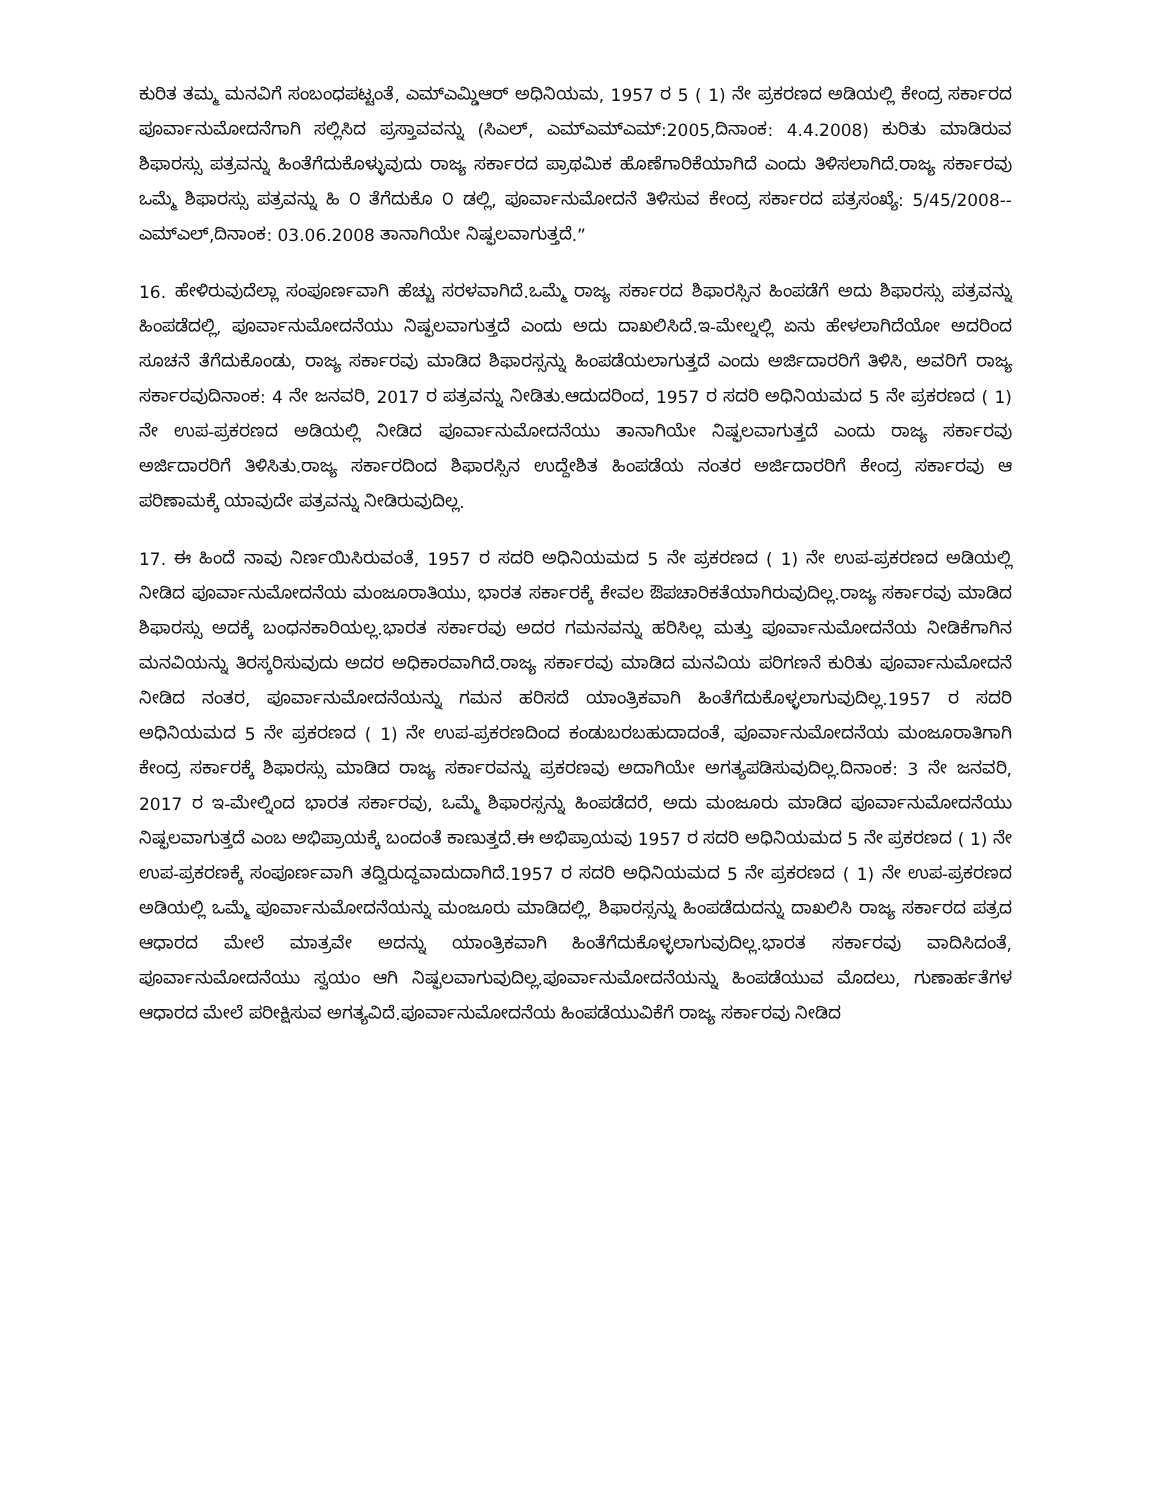ಕುರಿತ ತಮ್ಮ ಮನವಿಗೆ ಸಂಬಂಧಪಟ್ಟಂತೆ, ಎಮ್ಎಮ್ಡಿಆರ್ ಅಧಿನಿಯಮ, 1957 ರ 5 ( 1) ನೇ ಪ್ರಕರಣದ ಅಡಿಯಲ್ಲಿ ಕೇಂದ್ರ ಸರ್ಕಾರದ ಪೂರ್ವಾನುಮೋದನೆಗಾಗಿ ಸಲ್ಲಿಸಿದ ಪ್ರಸ್ತಾವವನ್ನು (ಸಿಎಲ್, ಎಮ್ಎಮ್ಎಮ್:2005,ದಿನಾಂಕ: 4.4.2008) ಕುರಿತು ಮಾಡಿರುವ ಶಿಫಾರಸ್ಸು ಪತ್ರವನ್ನು ಹಿಂತೆಗೆದುಕೊಳ್ಳುವುದು ರಾಜ್ಯ ಸರ್ಕಾರದ ಪ್ರಾಥಮಿಕ ಹೊಣೆಗಾರಿಕೆಯಾಗಿದೆ ಎಂದು ತಿಳಿಸಲಾಗಿದೆ.ರಾಜ್ಯ ಸರ್ಕಾರವು ಒಮ್ಮೆ ಶಿಫಾರಸ್ಸು ಪತ್ರವನ್ನು ಹಿ ೦ ತೆಗೆದುಕೊ ೦ ಡಲ್ಲಿ, ಪೂರ್ವಾನುಮೋದನೆ ತಿಳಿಸುವ ಕೇಂದ್ರ ಸರ್ಕಾರದ ಪತ್ರಸಂಖ್ಯೆ: 5/45/2008--ಎಮ್ಎಲ್,ದಿನಾಂಕ: 03.06.2008 ತಾನಾಗಿಯೇ ನಿಷ್ಫಲವಾಗುತ್ತದೆ.”
16. ಹೇಳಿರುವುದೆಲ್ಲಾ ಸಂಪೂರ್ಣವಾಗಿ ಹೆಚ್ಚು ಸರಳವಾಗಿದೆ.ಒಮ್ಮೆ ರಾಜ್ಯ ಸರ್ಕಾರದ ಶಿಫಾರಸ್ಸಿನ ಹಿಂಪಡೆಗೆ ಅದು ಶಿಫಾರಸ್ಸು ಪತ್ರವನ್ನು ಹಿಂಪಡೆದಲ್ಲಿ, ಪೂರ್ವಾನುಮೋದನೆಯು ನಿಷ್ಫಲವಾಗುತ್ತದೆ ಎಂದು ಅದು ದಾಖಲಿಸಿದೆ.ಇ-ಮೇಲ್ನಲ್ಲಿ ಏನು ಹೇಳಲಾಗಿದೆಯೋ ಅದರಿಂದ ಸೂಚನೆ ತೆಗೆದುಕೊಂಡು, ರಾಜ್ಯ ಸರ್ಕಾರವು ಮಾಡಿದ ಶಿಫಾರಸ್ಸನ್ನು ಹಿಂಪಡೆಯಲಾಗುತ್ತದೆ ಎಂದು ಅರ್ಜಿದಾರರಿಗೆ ತಿಳಿಸಿ, ಅವರಿಗೆ ರಾಜ್ಯ ಸರ್ಕಾರವುದಿನಾಂಕ: 4 ನೇ ಜನವರಿ, 2017 ರ ಪತ್ರವನ್ನು ನೀಡಿತು.ಆದುದರಿಂದ, 1957 ರ ಸದರಿ ಅಧಿನಿಯಮದ 5 ನೇ ಪ್ರಕರಣದ ( 1) ನೇ ಉಪ-ಪ್ರಕರಣದ ಅಡಿಯಲ್ಲಿ ನೀಡಿದ ಪೂರ್ವಾನುಮೋದನೆಯು ತಾನಾಗಿಯೇ ನಿಷ್ಫಲವಾಗುತ್ತದೆ ಎಂದು ರಾಜ್ಯ ಸರ್ಕಾರವು ಅರ್ಜಿದಾರರಿಗೆ ತಿಳಿಸಿತು.ರಾಜ್ಯ ಸರ್ಕಾರದಿಂದ ಶಿಫಾರಸ್ಸಿನ ಉದ್ದೇಶಿತ ಹಿಂಪಡೆಯ ನಂತರ ಅರ್ಜಿದಾರರಿಗೆ ಕೇಂದ್ರ ಸರ್ಕಾರವು ಆ ಪರಿಣಾಮಕ್ಕೆ ಯಾವುದೇ ಪತ್ರವನ್ನು ನೀಡಿರುವುದಿಲ್ಲ.
17. ಈ ಹಿಂದೆ ನಾವು ನಿರ್ಣಯಿಸಿರುವಂತೆ, 1957 ರ ಸದರಿ ಅಧಿನಿಯಮದ 5 ನೇ ಪ್ರಕರಣದ ( 1) ನೇ ಉಪ-ಪ್ರಕರಣದ ಅಡಿಯಲ್ಲಿ ನೀಡಿದ ಪೂರ್ವಾನುಮೋದನೆಯ ಮಂಜೂರಾತಿಯು, ಭಾರತ ಸರ್ಕಾರಕ್ಕೆ ಕೇವಲ ಔಪಚಾರಿಕತೆಯಾಗಿರುವುದಿಲ್ಲ.ರಾಜ್ಯ ಸರ್ಕಾರವು ಮಾಡಿದ ಶಿಫಾರಸ್ಸು ಅದಕ್ಕೆ ಬಂಧನಕಾರಿಯಲ್ಲ.ಭಾರತ ಸರ್ಕಾರವು ಅದರ ಗಮನವನ್ನು ಹರಿಸಿಲ್ಲ ಮತ್ತು ಪೂರ್ವಾನುಮೋದನೆಯ ನೀಡಿಕೆಗಾಗಿನ ಮನವಿಯನ್ನು ತಿರಸ್ಕರಿಸುವುದು ಅದರ ಅಧಿಕಾರವಾಗಿದೆ.ರಾಜ್ಯ ಸರ್ಕಾರವು ಮಾಡಿದ ಮನವಿಯ ಪರಿಗಣನೆ ಕುರಿತು ಪೂರ್ವಾನುಮೋದನೆ ನೀಡಿದ ನಂತರ, ಪೂರ್ವಾನುಮೋದನೆಯನ್ನು ಗಮನ ಹರಿಸದೆ ಯಾಂತ್ರಿಕವಾಗಿ ಹಿಂತೆಗೆದುಕೊಳ್ಳಲಾಗುವುದಿಲ್ಲ.1957 ರ ಸದರಿ ಅಧಿನಿಯಮದ 5 ನೇ ಪ್ರಕರಣದ ( 1) ನೇ ಉಪ-ಪ್ರಕರಣದಿಂದ ಕಂಡುಬರಬಹುದಾದಂತೆ, ಪೂರ್ವಾನುಮೋದನೆಯ ಮಂಜೂರಾತಿಗಾಗಿ ಕೇಂದ್ರ ಸರ್ಕಾರಕ್ಕೆ ಶಿಫಾರಸ್ಸು ಮಾಡಿದ ರಾಜ್ಯ ಸರ್ಕಾರವನ್ನು ಪ್ರಕರಣವು ಅದಾಗಿಯೇ ಅಗತ್ಯಪಡಿಸುವುದಿಲ್ಲ.ದಿನಾಂಕ: 3 ನೇ ಜನವರಿ, 2017 ರ ಇ-ಮೇಲ್ನಿಂದ ಭಾರತ ಸರ್ಕಾರವು, ಒಮ್ಮೆ ಶಿಫಾರಸ್ಸನ್ನು ಹಿಂಪಡೆದರೆ, ಅದು ಮಂಜೂರು ಮಾಡಿದ ಪೂರ್ವಾನುಮೋದನೆಯು ನಿಷ್ಫಲವಾಗುತ್ತದೆ ಎಂಬ ಅಭಿಪ್ರಾಯಕ್ಕೆ ಬಂದಂತೆ ಕಾಣುತ್ತದೆ.ಈ ಅಭಿಪ್ರಾಯವು 1957 ರ ಸದರಿ ಅಧಿನಿಯಮದ 5 ನೇ ಪ್ರಕರಣದ ( 1) ನೇ ಉಪ-ಪ್ರಕರಣಕ್ಕೆ ಸಂಪೂರ್ಣವಾಗಿ ತದ್ವಿರುದ್ಧವಾದುದಾಗಿದೆ.1957 ರ ಸದರಿ ಅಧಿನಿಯಮದ 5 ನೇ ಪ್ರಕರಣದ ( 1) ನೇ ಉಪ-ಪ್ರಕರಣದ ಅಡಿಯಲ್ಲಿ ಒಮ್ಮೆ ಪೂರ್ವಾನುಮೋದನೆಯನ್ನು ಮಂಜೂರು ಮಾಡಿದಲ್ಲಿ, ಶಿಫಾರಸ್ಸನ್ನು ಹಿಂಪಡೆದುದನ್ನು ದಾಖಲಿಸಿ ರಾಜ್ಯ ಸರ್ಕಾರದ ಪತ್ರದ ಆಧಾರದ ಮೇಲೆ ಮಾತ್ರವೇ ಅದನ್ನು ಯಾಂತ್ರಿಕವಾಗಿ ಹಿಂತೆಗೆದುಕೊಳ್ಳಲಾಗುವುದಿಲ್ಲ.ಭಾರತ ಸರ್ಕಾರವು ವಾದಿಸಿದಂತೆ, ಪೂರ್ವಾನುಮೋದನೆಯು ಸ್ವಯಂ ಆಗಿ ನಿಷ್ಫಲವಾಗುವುದಿಲ್ಲ.ಪೂರ್ವಾನುಮೋದನೆಯನ್ನು ಹಿಂಪಡೆಯುವ ಮೊದಲು, ಗುಣಾರ್ಹತೆಗಳ ಆಧಾರದ ಮೇಲೆ ಪರೀಕ್ಷಿಸುವ ಅಗತ್ಯವಿದೆ.ಪೂರ್ವಾನುಮೋದನೆಯ ಹಿಂಪಡೆಯುವಿಕೆಗೆ ರಾಜ್ಯ ಸರ್ಕಾರವು ನೀಡಿದ